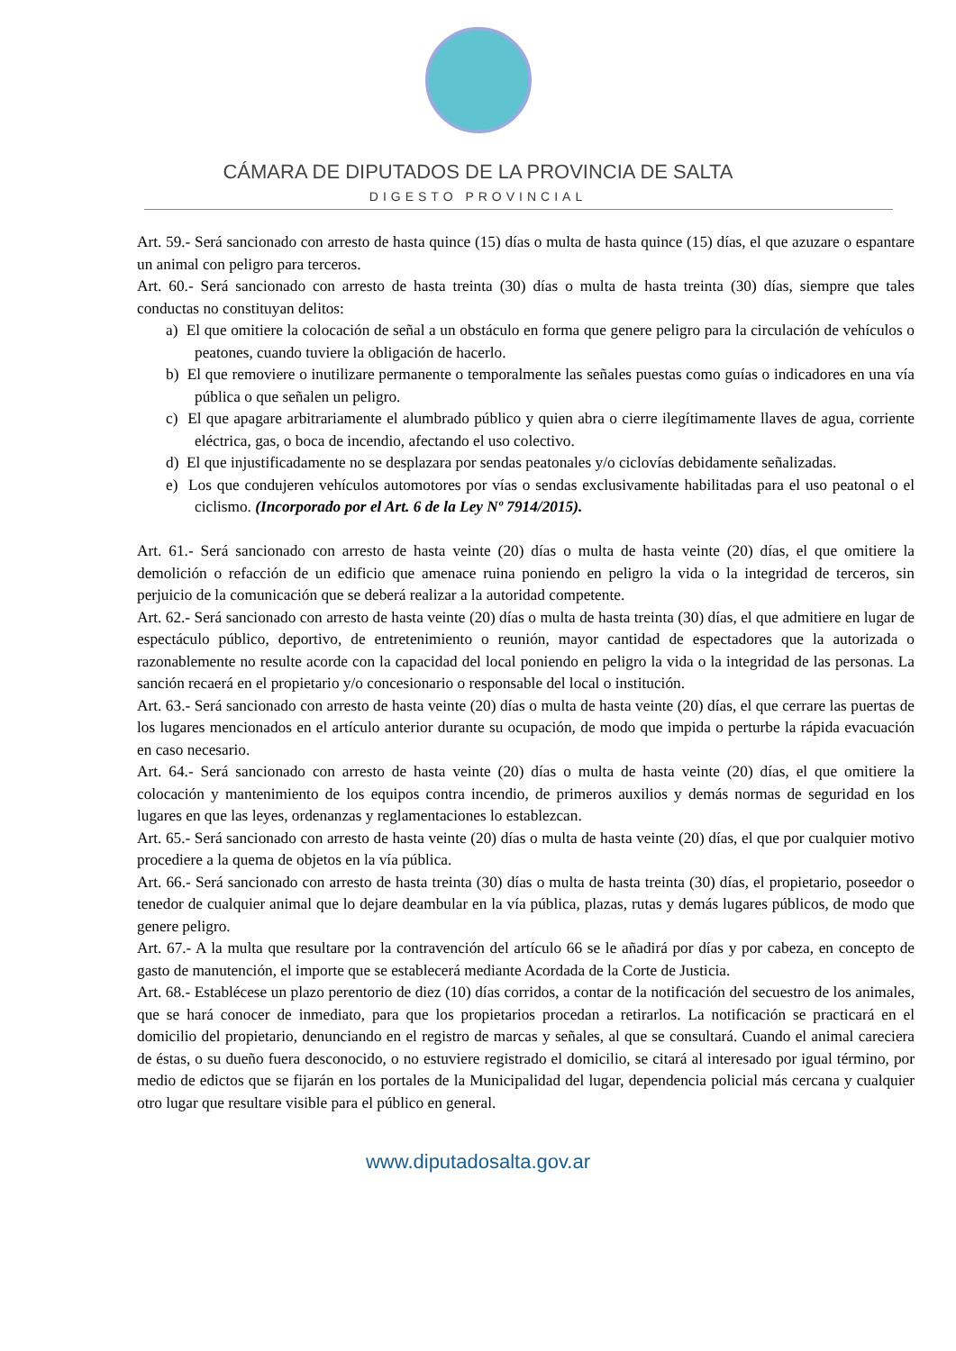CÁMARA DE DIPUTADOS DE LA PROVINCIA DE SALTA
DIGESTO PROVINCIAL
Art. 59.- Será sancionado con arresto de hasta quince (15) días o multa de hasta quince (15) días, el que azuzare o espantare un animal con peligro para terceros.
Art. 60.- Será sancionado con arresto de hasta treinta (30) días o multa de hasta treinta (30) días, siempre que tales conductas no constituyan delitos:
a) El que omitiere la colocación de señal a un obstáculo en forma que genere peligro para la circulación de vehículos o peatones, cuando tuviere la obligación de hacerlo.
b) El que removiere o inutilizare permanente o temporalmente las señales puestas como guías o indicadores en una vía pública o que señalen un peligro.
c) El que apagare arbitrariamente el alumbrado público y quien abra o cierre ilegítimamente llaves de agua, corriente eléctrica, gas, o boca de incendio, afectando el uso colectivo.
d) El que injustificadamente no se desplazara por sendas peatonales y/o ciclovías debidamente señalizadas.
e) Los que condujeren vehículos automotores por vías o sendas exclusivamente habilitadas para el uso peatonal o el ciclismo. (Incorporado por el Art. 6 de la Ley Nº 7914/2015).
Art. 61.- Será sancionado con arresto de hasta veinte (20) días o multa de hasta veinte (20) días, el que omitiere la demolición o refacción de un edificio que amenace ruina poniendo en peligro la vida o la integridad de terceros, sin perjuicio de la comunicación que se deberá realizar a la autoridad competente.
Art. 62.- Será sancionado con arresto de hasta veinte (20) días o multa de hasta treinta (30) días, el que admitiere en lugar de espectáculo público, deportivo, de entretenimiento o reunión, mayor cantidad de espectadores que la autorizada o razonablemente no resulte acorde con la capacidad del local poniendo en peligro la vida o la integridad de las personas. La sanción recaerá en el propietario y/o concesionario o responsable del local o institución.
Art. 63.- Será sancionado con arresto de hasta veinte (20) días o multa de hasta veinte (20) días, el que cerrare las puertas de los lugares mencionados en el artículo anterior durante su ocupación, de modo que impida o perturbe la rápida evacuación en caso necesario.
Art. 64.- Será sancionado con arresto de hasta veinte (20) días o multa de hasta veinte (20) días, el que omitiere la colocación y mantenimiento de los equipos contra incendio, de primeros auxilios y demás normas de seguridad en los lugares en que las leyes, ordenanzas y reglamentaciones lo establezcan.
Art. 65.- Será sancionado con arresto de hasta veinte (20) días o multa de hasta veinte (20) días, el que por cualquier motivo procediere a la quema de objetos en la vía pública.
Art. 66.- Será sancionado con arresto de hasta treinta (30) días o multa de hasta treinta (30) días, el propietario, poseedor o tenedor de cualquier animal que lo dejare deambular en la vía pública, plazas, rutas y demás lugares públicos, de modo que genere peligro.
Art. 67.- A la multa que resultare por la contravención del artículo 66 se le añadirá por días y por cabeza, en concepto de gasto de manutención, el importe que se establecerá mediante Acordada de la Corte de Justicia.
Art. 68.- Establécese un plazo perentorio de diez (10) días corridos, a contar de la notificación del secuestro de los animales, que se hará conocer de inmediato, para que los propietarios procedan a retirarlos. La notificación se practicará en el domicilio del propietario, denunciando en el registro de marcas y señales, al que se consultará. Cuando el animal careciera de éstas, o su dueño fuera desconocido, o no estuviere registrado el domicilio, se citará al interesado por igual término, por medio de edictos que se fijarán en los portales de la Municipalidad del lugar, dependencia policial más cercana y cualquier otro lugar que resultare visible para el público en general.
www.diputadosalta.gov.ar